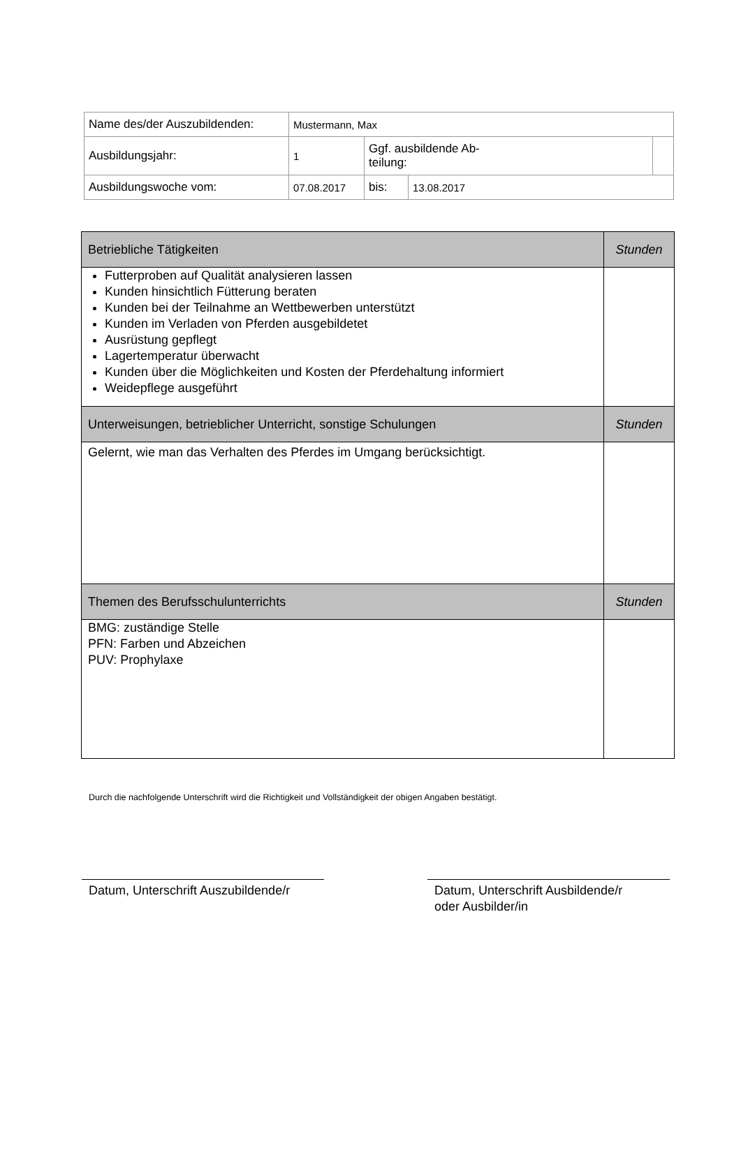| Name des/der Auszubildenden: | Mustermann, Max | | | |
| Ausbildungsjahr: | 1 | Ggf. ausbildende Ab- teilung: | | |
| Ausbildungswoche vom: | 07.08.2017 | bis: | 13.08.2017 | |
| Betriebliche Tätigkeiten | Stunden |
| Futterproben auf Qualität analysieren lassen Kunden hinsichtlich Fütterung beraten Kunden bei der Teilnahme an Wettbewerben unterstützt Kunden im Verladen von Pferden ausgebildetet Ausrüstung gepflegt Lagertemperatur überwacht Kunden über die Möglichkeiten und Kosten der Pferdehaltung informiert Weidepflege ausgeführt | |
| Unterweisungen, betrieblicher Unterricht, sonstige Schulungen | Stunden |
| Gelernt, wie man das Verhalten des Pferdes im Umgang berücksichtigt. | |
| Themen des Berufsschulunterrichts | Stunden |
| BMG: zuständige Stelle PFN: Farben und Abzeichen PUV: Prophylaxe | |
Durch die nachfolgende Unterschrift wird die Richtigkeit und Vollständigkeit der obigen Angaben bestätigt.
Datum, Unterschrift Auszubildende/r
Datum, Unterschrift Ausbildende/r
oder Ausbilder/in